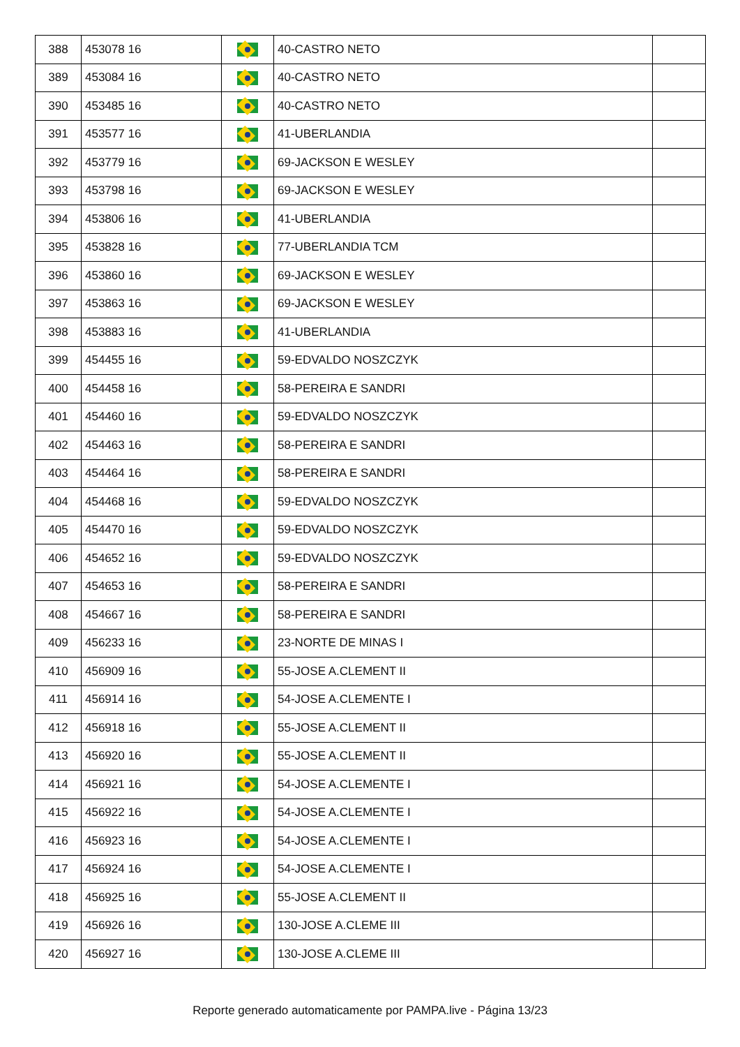| 388 | 453078 16 | | 40-CASTRO NETO | |
| 389 | 453084 16 | | 40-CASTRO NETO | |
| 390 | 453485 16 | | 40-CASTRO NETO | |
| 391 | 453577 16 | | 41-UBERLANDIA | |
| 392 | 453779 16 | | 69-JACKSON E WESLEY | |
| 393 | 453798 16 | | 69-JACKSON E WESLEY | |
| 394 | 453806 16 | | 41-UBERLANDIA | |
| 395 | 453828 16 | | 77-UBERLANDIA TCM | |
| 396 | 453860 16 | | 69-JACKSON E WESLEY | |
| 397 | 453863 16 | | 69-JACKSON E WESLEY | |
| 398 | 453883 16 | | 41-UBERLANDIA | |
| 399 | 454455 16 | | 59-EDVALDO NOSZCZYK | |
| 400 | 454458 16 | | 58-PEREIRA E SANDRI | |
| 401 | 454460 16 | | 59-EDVALDO NOSZCZYK | |
| 402 | 454463 16 | | 58-PEREIRA E SANDRI | |
| 403 | 454464 16 | | 58-PEREIRA E SANDRI | |
| 404 | 454468 16 | | 59-EDVALDO NOSZCZYK | |
| 405 | 454470 16 | | 59-EDVALDO NOSZCZYK | |
| 406 | 454652 16 | | 59-EDVALDO NOSZCZYK | |
| 407 | 454653 16 | | 58-PEREIRA E SANDRI | |
| 408 | 454667 16 | | 58-PEREIRA E SANDRI | |
| 409 | 456233 16 | | 23-NORTE DE MINAS I | |
| 410 | 456909 16 | | 55-JOSE A.CLEMENT II | |
| 411 | 456914 16 | | 54-JOSE A.CLEMENTE I | |
| 412 | 456918 16 | | 55-JOSE A.CLEMENT II | |
| 413 | 456920 16 | | 55-JOSE A.CLEMENT II | |
| 414 | 456921 16 | | 54-JOSE A.CLEMENTE I | |
| 415 | 456922 16 | | 54-JOSE A.CLEMENTE I | |
| 416 | 456923 16 | | 54-JOSE A.CLEMENTE I | |
| 417 | 456924 16 | | 54-JOSE A.CLEMENTE I | |
| 418 | 456925 16 | | 55-JOSE A.CLEMENT II | |
| 419 | 456926 16 | | 130-JOSE A.CLEME III | |
| 420 | 456927 16 | | 130-JOSE A.CLEME III | |
Reporte generado automaticamente por PAMPA.live - Página 13/23